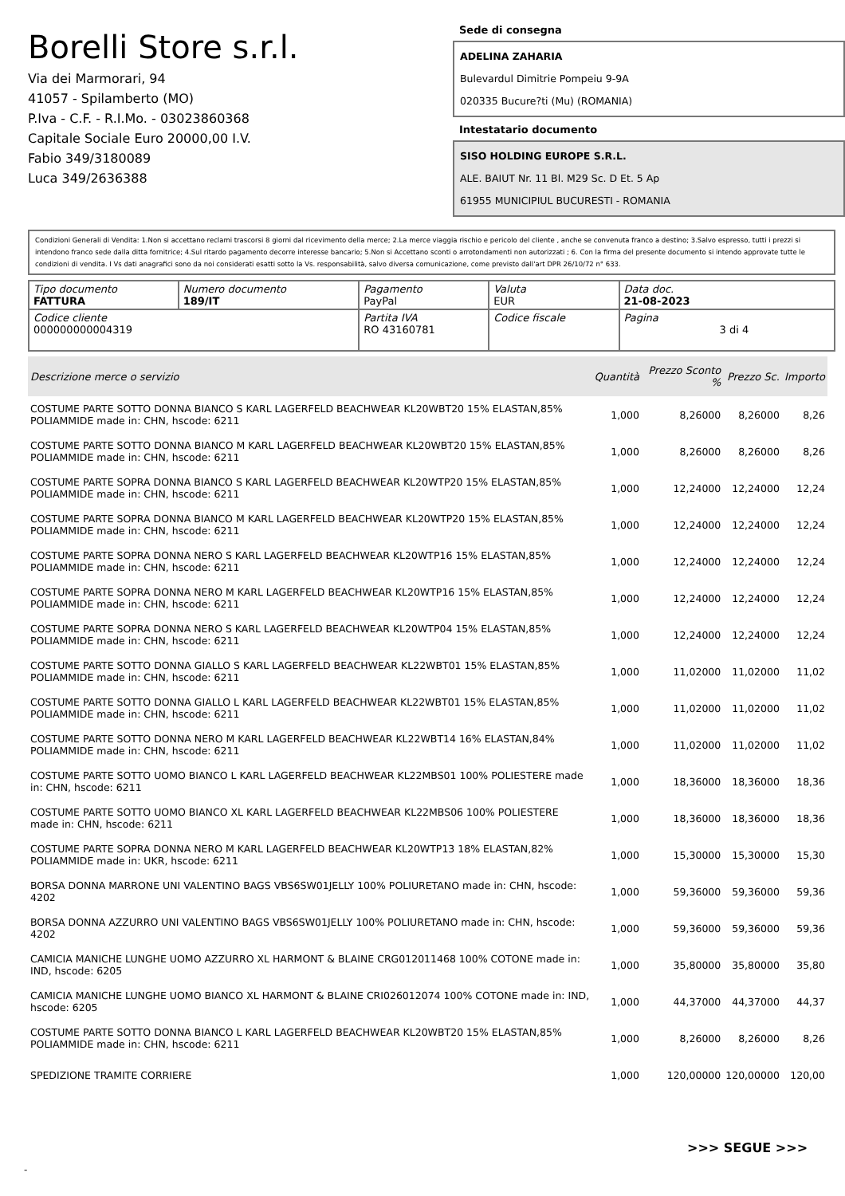Borelli Store s.r.l.
Via dei Marmorari, 94
41057 - Spilamberto (MO)
P.Iva - C.F. - R.I.Mo. - 03023860368
Capitale Sociale Euro 20000,00 I.V.
Fabio 349/3180089
Luca 349/2636388
Sede di consegna
ADELINA ZAHARIA
Bulevardul Dimitrie Pompeiu 9-9A
020335 Bucure?ti (Mu) (ROMANIA)
Intestatario documento
SISO HOLDING EUROPE S.R.L.
ALE. BAIUT Nr. 11 Bl. M29 Sc. D Et. 5 Ap
61955 MUNICIPIUL BUCURESTI - ROMANIA
Condizioni Generali di Vendita: 1.Non si accettano reclami trascorsi 8 giorni dal ricevimento della merce; 2.La merce viaggia rischio e pericolo del cliente , anche se convenuta franco a destino; 3.Salvo espresso, tutti i prezzi si intendono franco sede dalla ditta fornitrice; 4.Sul ritardo pagamento decorre interesse bancario; 5.Non si Accettano sconti o arrotondamenti non autorizzati ; 6. Con la firma del presente documento si intendo approvate tutte le condizioni di vendita. I Vs dati anagrafici sono da noi considerati esatti sotto la Vs. responsabilità, salvo diversa comunicazione, come previsto dall'art DPR 26/10/72 n° 633.
| Tipo documento FATTURA | Numero documento 189/IT | Pagamento PayPal | | Valuta EUR | Data doc. 21-08-2023 |
| Codice cliente 000000000004319 | | Partita IVA RO 43160781 | Codice fiscale | | Pagina 3 di 4 |
| Descrizione merce o servizio | Quantità | Prezzo Sconto % | Prezzo Sc. | Importo |
| --- | --- | --- | --- | --- |
| COSTUME PARTE SOTTO DONNA BIANCO S KARL LAGERFELD BEACHWEAR KL20WBT20 15% ELASTAN,85% POLIAMMIDE made in: CHN, hscode: 6211 | 1,000 | 8,26000 | 8,26000 | 8,26 |
| COSTUME PARTE SOTTO DONNA BIANCO M KARL LAGERFELD BEACHWEAR KL20WBT20 15% ELASTAN,85% POLIAMMIDE made in: CHN, hscode: 6211 | 1,000 | 8,26000 | 8,26000 | 8,26 |
| COSTUME PARTE SOPRA DONNA BIANCO S KARL LAGERFELD BEACHWEAR KL20WTP20 15% ELASTAN,85% POLIAMMIDE made in: CHN, hscode: 6211 | 1,000 | 12,24000 | 12,24000 | 12,24 |
| COSTUME PARTE SOPRA DONNA BIANCO M KARL LAGERFELD BEACHWEAR KL20WTP20 15% ELASTAN,85% POLIAMMIDE made in: CHN, hscode: 6211 | 1,000 | 12,24000 | 12,24000 | 12,24 |
| COSTUME PARTE SOPRA DONNA NERO S KARL LAGERFELD BEACHWEAR KL20WTP16 15% ELASTAN,85% POLIAMMIDE made in: CHN, hscode: 6211 | 1,000 | 12,24000 | 12,24000 | 12,24 |
| COSTUME PARTE SOPRA DONNA NERO M KARL LAGERFELD BEACHWEAR KL20WTP16 15% ELASTAN,85% POLIAMMIDE made in: CHN, hscode: 6211 | 1,000 | 12,24000 | 12,24000 | 12,24 |
| COSTUME PARTE SOPRA DONNA NERO S KARL LAGERFELD BEACHWEAR KL20WTP04 15% ELASTAN,85% POLIAMMIDE made in: CHN, hscode: 6211 | 1,000 | 12,24000 | 12,24000 | 12,24 |
| COSTUME PARTE SOTTO DONNA GIALLO S KARL LAGERFELD BEACHWEAR KL22WBT01 15% ELASTAN,85% POLIAMMIDE made in: CHN, hscode: 6211 | 1,000 | 11,02000 | 11,02000 | 11,02 |
| COSTUME PARTE SOTTO DONNA GIALLO L KARL LAGERFELD BEACHWEAR KL22WBT01 15% ELASTAN,85% POLIAMMIDE made in: CHN, hscode: 6211 | 1,000 | 11,02000 | 11,02000 | 11,02 |
| COSTUME PARTE SOTTO DONNA NERO M KARL LAGERFELD BEACHWEAR KL22WBT14 16% ELASTAN,84% POLIAMMIDE made in: CHN, hscode: 6211 | 1,000 | 11,02000 | 11,02000 | 11,02 |
| COSTUME PARTE SOTTO UOMO BIANCO L KARL LAGERFELD BEACHWEAR KL22MBS01 100% POLIESTERE made in: CHN, hscode: 6211 | 1,000 | 18,36000 | 18,36000 | 18,36 |
| COSTUME PARTE SOTTO UOMO BIANCO XL KARL LAGERFELD BEACHWEAR KL22MBS06 100% POLIESTERE made in: CHN, hscode: 6211 | 1,000 | 18,36000 | 18,36000 | 18,36 |
| COSTUME PARTE SOPRA DONNA NERO M KARL LAGERFELD BEACHWEAR KL20WTP13 18% ELASTAN,82% POLIAMMIDE made in: UKR, hscode: 6211 | 1,000 | 15,30000 | 15,30000 | 15,30 |
| BORSA DONNA MARRONE UNI VALENTINO BAGS VBS6SW01JELLY 100% POLIURETANO made in: CHN, hscode: 4202 | 1,000 | 59,36000 | 59,36000 | 59,36 |
| BORSA DONNA AZZURRO UNI VALENTINO BAGS VBS6SW01JELLY 100% POLIURETANO made in: CHN, hscode: 4202 | 1,000 | 59,36000 | 59,36000 | 59,36 |
| CAMICIA MANICHE LUNGHE UOMO AZZURRO XL HARMONT & BLAINE CRG012011468 100% COTONE made in: IND, hscode: 6205 | 1,000 | 35,80000 | 35,80000 | 35,80 |
| CAMICIA MANICHE LUNGHE UOMO BIANCO XL HARMONT & BLAINE CRI026012074 100% COTONE made in: IND, hscode: 6205 | 1,000 | 44,37000 | 44,37000 | 44,37 |
| COSTUME PARTE SOTTO DONNA BIANCO L KARL LAGERFELD BEACHWEAR KL20WBT20 15% ELASTAN,85% POLIAMMIDE made in: CHN, hscode: 6211 | 1,000 | 8,26000 | 8,26000 | 8,26 |
| SPEDIZIONE TRAMITE CORRIERE | 1,000 | 120,00000 | 120,00000 | 120,00 |
>>> SEGUE >>>
-